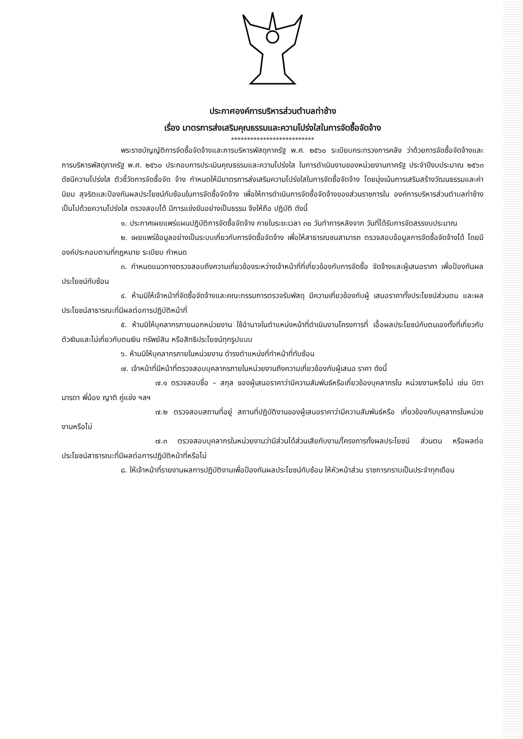ประกาศองค์การบริหารส่วนตำบลท่าช้าง
เรื่อง มาตรการส่งเสริมคุณธรรมและความโปร่งใสในการจัดซื้อจัดจ้าง
**************************
พระราชบัญญัติการจัดซื้อจัดจ้างและการบริหารพัสดุภาครัฐ พ.ศ. ๒๕๖๐ ระเบียบกระทรวงการคลัง ว่าด้วยการจัดซื้อจัดจ้างและการบริหารพัสดุภาครัฐ พ.ศ. ๒๕๖๐ ประกอบการประเมินคุณธรรมและความโปร่งใส ในการดำเนินงานของหน่วยงานภาครัฐ ประจำปีงบประมาณ ๒๕๖๓ ดัชนีความโปร่งใส ตัวชี้วัดการจัดซื้อจัด จ้าง กำหนดให้มีมาตรการส่งเสริมความโปร่งใสในการจัดซื้อจัดจ้าง โดยมุ่งเน้นการเสริมสร้างวัฒนธรรมและค่านิยม สุจริตและป้องกันผลประโยชน์ทับซ้อนในการจัดซื้อจัดจ้าง เพื่อให้การดำเนินการจัดซื้อจัดจ้างของส่วนราชการใน องค์การบริหารส่วนตำบลท่าช้างเป็นไปด้วยความโปร่งใส ตรวจสอบได้ มีการแข่งขันอย่างเป็นธรรม จึงให้ถือ ปฏิบัติ ดังนี้
๑. ประกาศเผยแพร่แผนปฏิบัติการจัดซื้อจัดจ้าง ภายในระยะเวลา ๓๐ วันทำการหลังจาก วันที่ได้รับการจัดสรรงบประมาณ
๒. เผยแพร่ข้อมูลอย่างเป็นระบบเกี่ยวกับการจัดซื้อจัดจ้าง เพื่อให้สาธารณชนสามารถ ตรวจสอบข้อมูลการจัดซื้อจัดจ้างได้ โดยมีองค์ประกอบตามที่กฎหมาย ระเบียบ กำหนด
๓. กำหนดแนวทางตรวจสอบถึงความเกี่ยวข้องระหว่างเจ้าหน้าที่ที่เกี่ยวข้องกับการจัดซื้อ จัดจ้างและผู้เสนอราคา เพื่อป้องกันผลประโยชน์ทับซ้อน
๔. ห้ามมิให้เจ้าหน้าที่จัดซื้อจัดจ้างและคณะกรรมการตรวจรับพัสดุ มีความเกี่ยวข้องกับผู้ เสนอราคาทั้งประโยชน์ส่วนตน และผลประโยชน์สาธารณะที่มีผลต่อการปฏิบัติหน้าที่
๕. ห้ามมิให้บุคลากรภายนอกหน่วยงาน ใช้อำนาจในตำแหน่งหน้าที่ดำเนินงานโครงการที่ เอื้อผลประโยชน์กับตนเองทั้งที่เกี่ยวกับตัวเงินและไม่เกี่ยวกับตนเงิน ทรัพย์สิน หรือสิทธิประโยชน์ทุกรูปแบบ
๖. ห้ามมิให้บุคลากรภายในหน่วยงาน ดำรงตำแหน่งที่ทำหน้าที่ทับซ้อน
๗. เจ้าหน้าที่มีหน้าที่ตรวจสอบบุคลากรภายในหน่วยงานถึงความเกี่ยวข้องกับผู้เสนอ ราคา ดังนี้
๗.๑ ตรวจสอบชื่อ – สกุล ของผู้เสนอราคาว่ามีความสัมพันธ์หรือเกี่ยวข้องบุคลากรใน หน่วยงานหรือไม่ เช่น บิดา มารดา พี่น้อง ญาติ คู่แข่ง ฯลฯ
๗.๒ ตรวจสอบสถานที่อยู่ สถานที่ปฏิบัติงานของผู้เสนอราคาว่ามีความสัมพันธ์หรือ เกี่ยวข้องกับบุคลากรในหน่วยงานหรือไม่
๗.๓ ตรวจสอบบุคลากรในหน่วยงานว่ามีส่วนได้ส่วนเสียกับงาน/โครงการทั้งผลประโยชน์ ส่วนตน หรือผลต่อประโยชน์สาธารณะที่มีผลต่อการปฏิบัติหน้าที่หรือไม่
๘. ให้เจ้าหน้าที่รายงานผลการปฏิบัติงานเพื่อป้องกันผลประโยชน์ทับซ้อน ให้หัวหน้าส่วน ราชการทราบเป็นประจำทุกเดือน